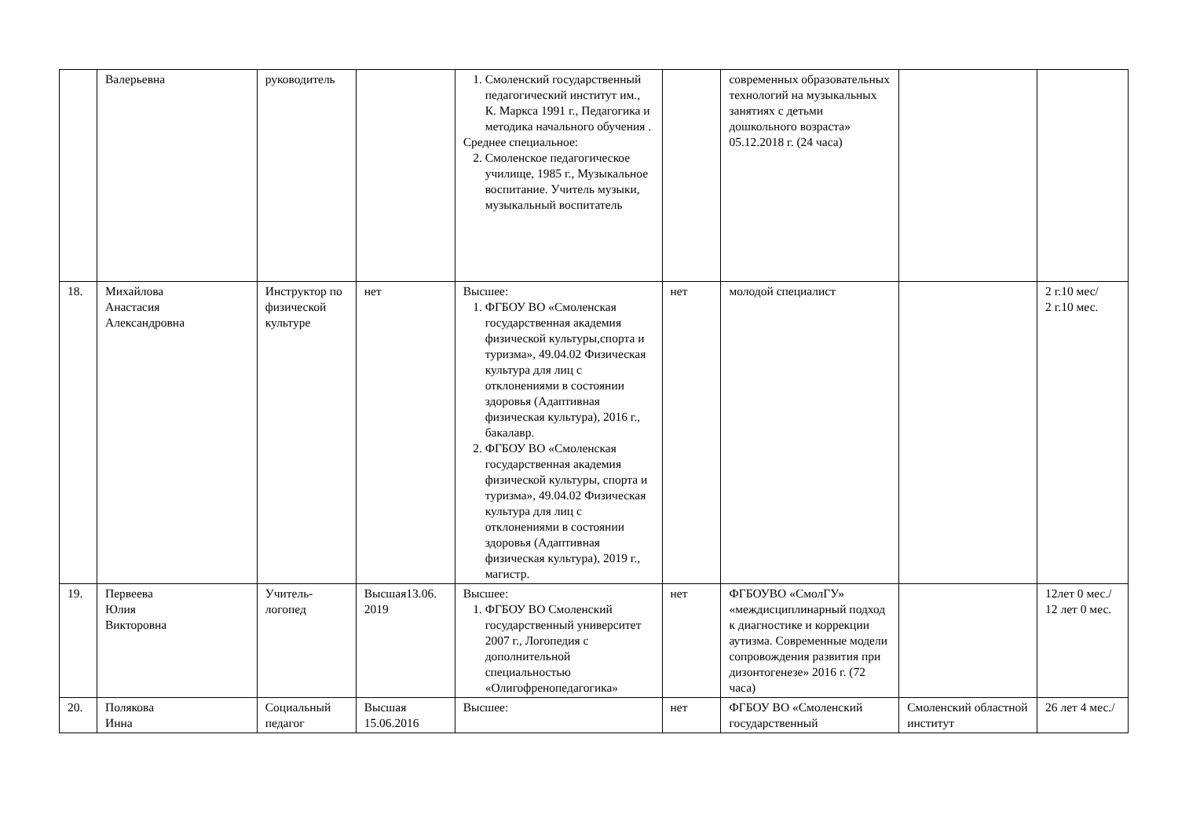| | Валерьевна | руководитель | | 1. Смоленский государственный педагогический институт им., К. Маркса 1991 г., Педагогика и методика начального обучения . Среднее специальное: 2. Смоленское педагогическое училище, 1985 г., Музыкальное воспитание. Учитель музыки, музыкальный воспитатель | | современных образовательных технологий на музыкальных занятиях с детьми дошкольного возраста» 05.12.2018 г. (24 часа) | | |
| 18. | Михайлова Анастасия Александровна | Инструктор по физической культуре | нет | Высшее: 1. ФГБОУ ВО «Смоленская государственная академия физической культуры,спорта и туризма», 49.04.02 Физическая культура для лиц с отклонениями в состоянии здоровья (Адаптивная физическая культура), 2016 г., бакалавр. 2. ФГБОУ ВО «Смоленская государственная академия физической культуры, спорта и туризма», 49.04.02 Физическая культура для лиц с отклонениями в состоянии здоровья (Адаптивная физическая культура), 2019 г., магистр. | нет | молодой специалист | | 2 г.10 мес/ 2 г.10 мес. |
| 19. | Первеева Юлия Викторовна | Учитель-логопед | Высшая13.06. 2019 | Высшее: 1. ФГБОУ ВО Смоленский государственный университет 2007 г., Логопедия с дополнительной специальностью «Олигофренопедагогика» | нет | ФГБОУВО «СмолГУ» «междисциплинарный подход к диагностике и коррекции аутизма. Современные модели сопровождения развития при дизонтогенезе» 2016 г. (72 часа) | | 12лет 0 мес./ 12 лет 0 мес. |
| 20. | Полякова Инна | Социальный педагог | Высшая 15.06.2016 | Высшее: | нет | ФГБОУ ВО «Смоленский государственный | Смоленский областной институт | 26 лет 4 мес./ |